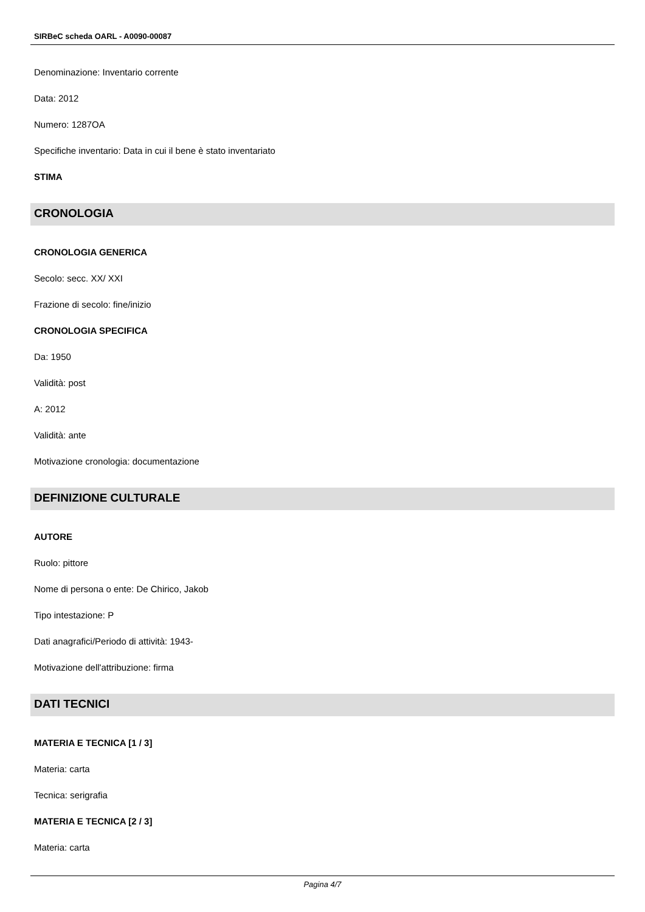SIRBeC scheda OARL - A0090-00087
Denominazione: Inventario corrente
Data: 2012
Numero: 1287OA
Specifiche inventario: Data in cui il bene è stato inventariato
STIMA
CRONOLOGIA
CRONOLOGIA GENERICA
Secolo: secc. XX/ XXI
Frazione di secolo: fine/inizio
CRONOLOGIA SPECIFICA
Da: 1950
Validità: post
A: 2012
Validità: ante
Motivazione cronologia: documentazione
DEFINIZIONE CULTURALE
AUTORE
Ruolo: pittore
Nome di persona o ente: De Chirico, Jakob
Tipo intestazione: P
Dati anagrafici/Periodo di attività: 1943-
Motivazione dell'attribuzione: firma
DATI TECNICI
MATERIA E TECNICA [1 / 3]
Materia: carta
Tecnica: serigrafia
MATERIA E TECNICA [2 / 3]
Materia: carta
Pagina 4/7